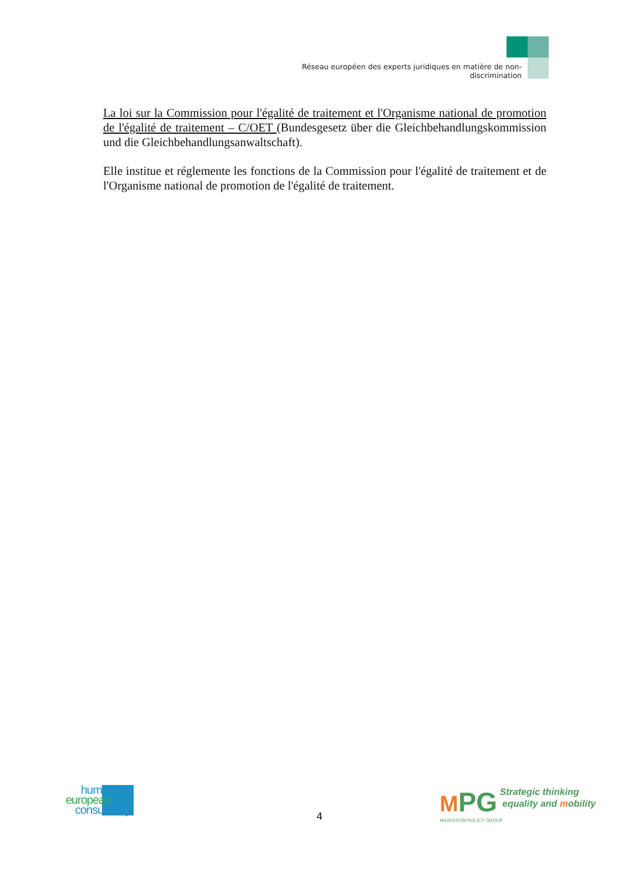Réseau européen des experts juridiques en matière de non-discrimination
La loi sur la Commission pour l'égalité de traitement et l'Organisme national de promotion de l'égalité de traitement – C/OET (Bundesgesetz über die Gleichbehandlungskommission und die Gleichbehandlungsanwaltschaft).
Elle institue et réglemente les fonctions de la Commission pour l'égalité de traitement et de l'Organisme national de promotion de l'égalité de traitement.
human
european
consultancy
4
MPG Strategic thinking
equality and mobility
MIGRATION POLICY GROUP